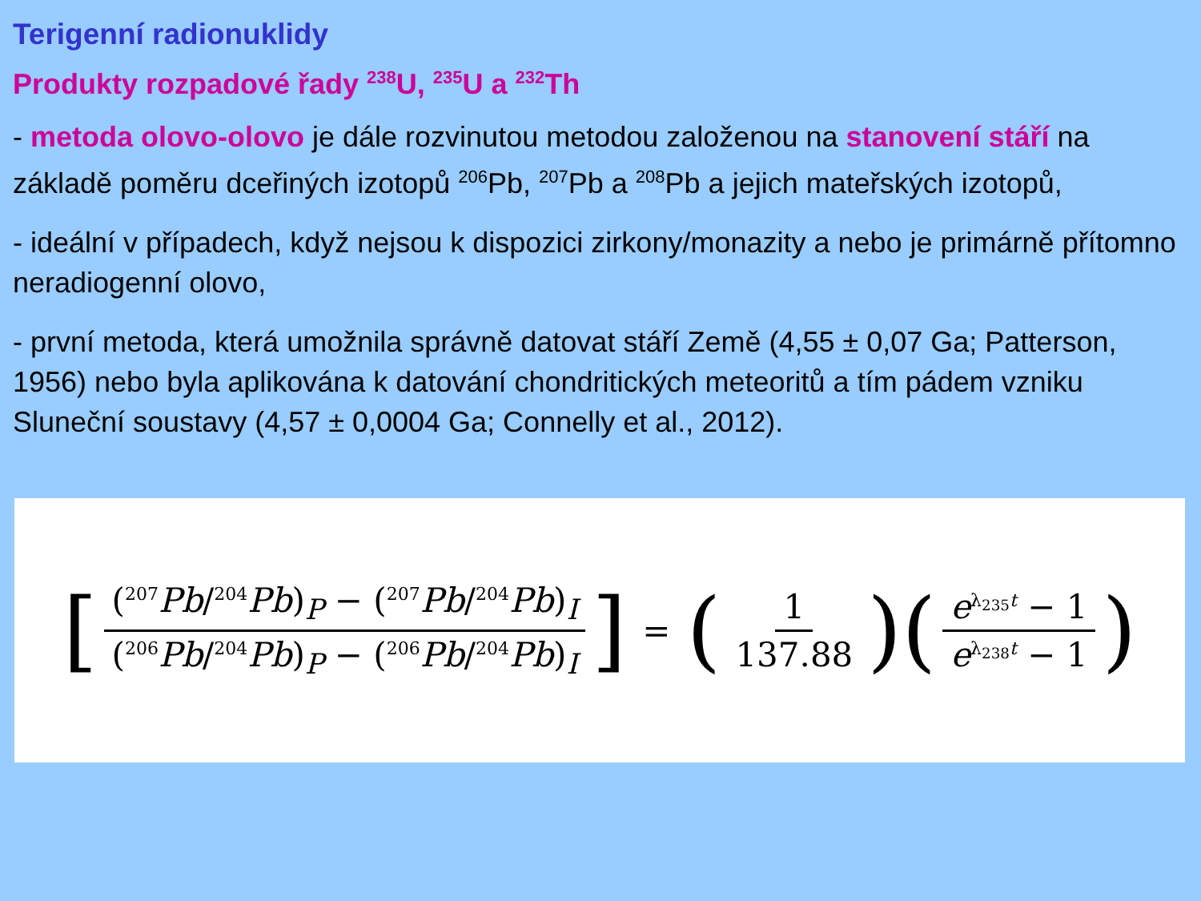Terigenní radionuklidy
Produkty rozpadové řady <sup>238</sup>U, <sup>235</sup>U a <sup>232</sup>Th
- metoda olovo-olovo je dále rozvinutou metodou založenou na stanovení stáří na základě poměru dceřiných izotopů <sup>206</sup>Pb, <sup>207</sup>Pb a <sup>208</sup>Pb a jejich mateřských izotopů,
- ideální v případech, když nejsou k dispozici zirkony/monazity a nebo je primárně přítomno neradiogenní olovo,
- první metoda, která umožnila správně datovat stáří Země (4,55 ± 0,07 Ga; Patterson, 1956) nebo byla aplikována k datování chondritických meteoritů a tím pádem vzniku Sluneční soustavy (4,57 ± 0,0004 Ga; Connelly et al., 2012).
[ (<sup>207</sup>Pb/<sup>204</sup>Pb)<sub>P</sub> − (<sup>207</sup>Pb/<sup>204</sup>Pb)<sub>I</sub> (<sup>206</sup>Pb/<sup>204</sup>Pb)<sub>P</sub> − (<sup>206</sup>Pb/<sup>204</sup>Pb)<sub>I</sub> ] = (1 137.88) (e<sup>λ<sub>235</sub>t</sup> − 1 e<sup>λ<sub>238</sub>t</sup> − 1)